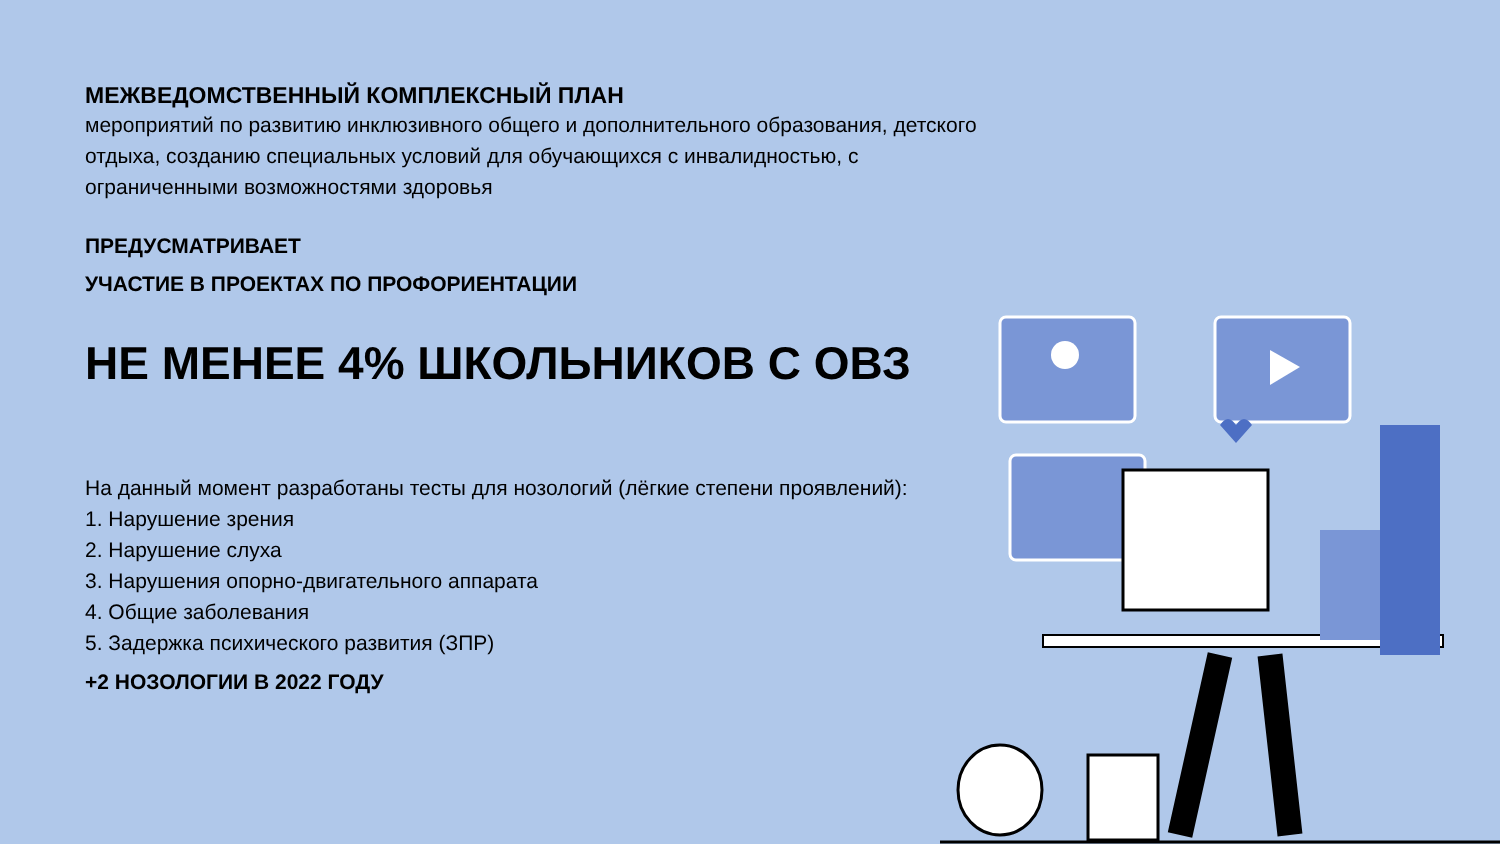МЕЖВЕДОМСТВЕННЫЙ КОМПЛЕКСНЫЙ ПЛАН
мероприятий по развитию инклюзивного общего и дополнительного образования, детского отдыха, созданию специальных условий для обучающихся с инвалидностью, с ограниченными возможностями здоровья
ПРЕДУСМАТРИВАЕТ
УЧАСТИЕ В ПРОЕКТАХ ПО ПРОФОРИЕНТАЦИИ
НЕ МЕНЕЕ 4% ШКОЛЬНИКОВ С ОВЗ
На данный момент разработаны тесты для нозологий (лёгкие степени проявлений):
1. Нарушение зрения
2. Нарушение слуха
3. Нарушения опорно-двигательного аппарата
4. Общие заболевания
5. Задержка психического развития (ЗПР)
+2 НОЗОЛОГИИ В 2022 ГОДУ